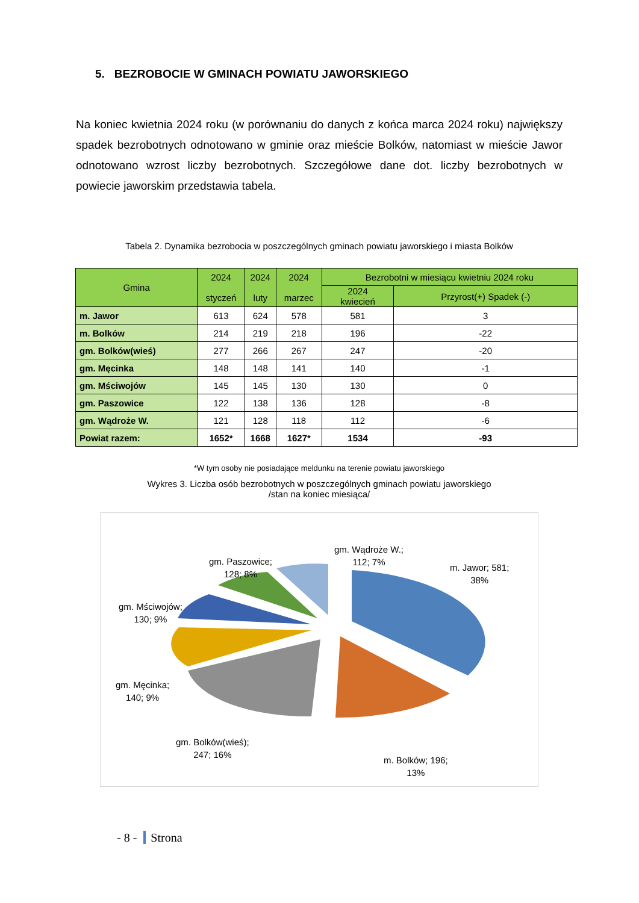5. BEZROBOCIE W GMINACH POWIATU JAWORSKIEGO
Na koniec kwietnia 2024 roku (w porównaniu do danych z końca marca 2024 roku) największy spadek bezrobotnych odnotowano w gminie oraz mieście Bolków, natomiast w mieście Jawor odnotowano wzrost liczby bezrobotnych. Szczegółowe dane dot. liczby bezrobotnych w powiecie jaworskim przedstawia tabela.
Tabela 2. Dynamika bezrobocia w poszczególnych gminach powiatu jaworskiego i miasta Bolków
| Gmina | 2024 styczeń | 2024 luty | 2024 marzec | Bezrobotni w miesiącu kwietniu 2024 roku | |
| --- | --- | --- | --- | --- | --- |
| | | | | 2024 kwiecień | Przyrost(+) Spadek (-) |
| m. Jawor | 613 | 624 | 578 | 581 | 3 |
| m. Bolków | 214 | 219 | 218 | 196 | -22 |
| gm. Bolków(wieś) | 277 | 266 | 267 | 247 | -20 |
| gm. Męcinka | 148 | 148 | 141 | 140 | -1 |
| gm. Mściwojów | 145 | 145 | 130 | 130 | 0 |
| gm. Paszowice | 122 | 138 | 136 | 128 | -8 |
| gm. Wądroże W. | 121 | 128 | 118 | 112 | -6 |
| Powiat razem: | 1652* | 1668 | 1627* | 1534 | -93 |
*W tym osoby nie posiadające meldunku na terenie powiatu jaworskiego
Wykres 3. Liczba osób bezrobotnych w poszczególnych gminach powiatu jaworskiego
/stan na koniec miesiąca/
gm. Wądroże W.;
112; 7%
gm. Paszowice;
128; 8%
m. Jawor; 581;
38%
gm. Mściwojów;
130; 9%
gm. Męcinka;
140; 9%
gm. Bolków(wieś);
247; 16%
m. Bolków; 196;
13%
- 8 - Strona